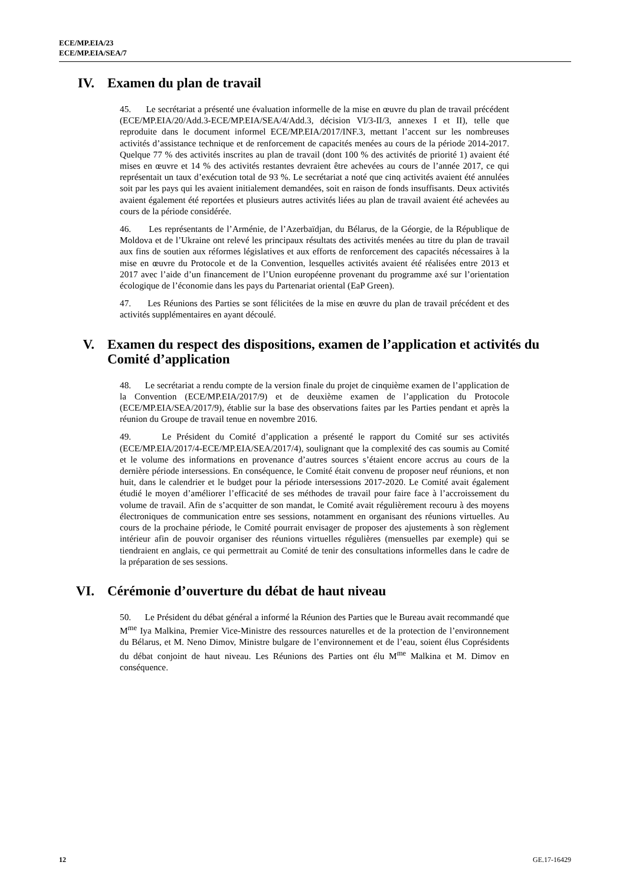ECE/MP.EIA/23
ECE/MP.EIA/SEA/7
IV. Examen du plan de travail
45. Le secrétariat a présenté une évaluation informelle de la mise en œuvre du plan de travail précédent (ECE/MP.EIA/20/Add.3-ECE/MP.EIA/SEA/4/Add.3, décision VI/3-II/3, annexes I et II), telle que reproduite dans le document informel ECE/MP.EIA/2017/INF.3, mettant l’accent sur les nombreuses activités d’assistance technique et de renforcement de capacités menées au cours de la période 2014-2017. Quelque 77 % des activités inscrites au plan de travail (dont 100 % des activités de priorité 1) avaient été mises en œuvre et 14 % des activités restantes devraient être achevées au cours de l’année 2017, ce qui représentait un taux d’exécution total de 93 %. Le secrétariat a noté que cinq activités avaient été annulées soit par les pays qui les avaient initialement demandées, soit en raison de fonds insuffisants. Deux activités avaient également été reportées et plusieurs autres activités liées au plan de travail avaient été achevées au cours de la période considérée.
46. Les représentants de l’Arménie, de l’Azerbaïdjan, du Bélarus, de la Géorgie, de la République de Moldova et de l’Ukraine ont relevé les principaux résultats des activités menées au titre du plan de travail aux fins de soutien aux réformes législatives et aux efforts de renforcement des capacités nécessaires à la mise en œuvre du Protocole et de la Convention, lesquelles activités avaient été réalisées entre 2013 et 2017 avec l’aide d’un financement de l’Union européenne provenant du programme axé sur l’orientation écologique de l’économie dans les pays du Partenariat oriental (EaP Green).
47. Les Réunions des Parties se sont félicitées de la mise en œuvre du plan de travail précédent et des activités supplémentaires en ayant découlé.
V. Examen du respect des dispositions, examen de l’application et activités du Comité d’application
48. Le secrétariat a rendu compte de la version finale du projet de cinquième examen de l’application de la Convention (ECE/MP.EIA/2017/9) et de deuxième examen de l’application du Protocole (ECE/MP.EIA/SEA/2017/9), établie sur la base des observations faites par les Parties pendant et après la réunion du Groupe de travail tenue en novembre 2016.
49. Le Président du Comité d’application a présenté le rapport du Comité sur ses activités (ECE/MP.EIA/2017/4-ECE/MP.EIA/SEA/2017/4), soulignant que la complexité des cas soumis au Comité et le volume des informations en provenance d’autres sources s’étaient encore accrus au cours de la dernière période intersessions. En conséquence, le Comité était convenu de proposer neuf réunions, et non huit, dans le calendrier et le budget pour la période intersessions 2017-2020. Le Comité avait également étudié le moyen d’améliorer l’efficacité de ses méthodes de travail pour faire face à l’accroissement du volume de travail. Afin de s’acquitter de son mandat, le Comité avait régulièrement recouru à des moyens électroniques de communication entre ses sessions, notamment en organisant des réunions virtuelles. Au cours de la prochaine période, le Comité pourrait envisager de proposer des ajustements à son règlement intérieur afin de pouvoir organiser des réunions virtuelles régulières (mensuelles par exemple) qui se tiendraient en anglais, ce qui permettrait au Comité de tenir des consultations informelles dans le cadre de la préparation de ses sessions.
VI. Cérémonie d’ouverture du débat de haut niveau
50. Le Président du débat général a informé la Réunion des Parties que le Bureau avait recommandé que M<sup>me</sup> Iya Malkina, Premier Vice-Ministre des ressources naturelles et de la protection de l’environnement du Bélarus, et M. Neno Dimov, Ministre bulgare de l’environnement et de l’eau, soient élus Coprésidents du débat conjoint de haut niveau. Les Réunions des Parties ont élu M<sup>me</sup> Malkina et M. Dimov en conséquence.
12 GE.17-16429